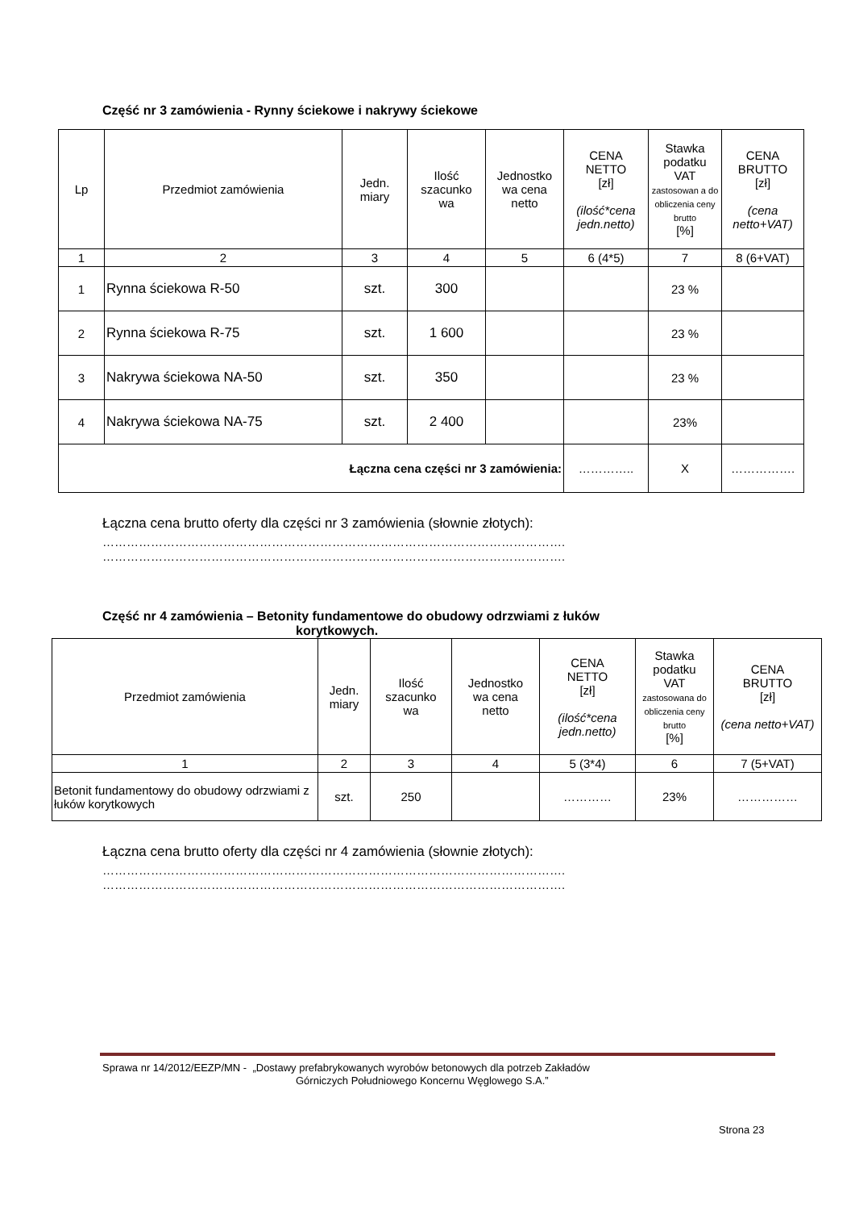Część nr 3 zamówienia - Rynny ściekowe i nakrywy ściekowe
| Lp | Przedmiot zamówienia | Jedn. miary | Ilość szacunko wa | Jednostko wa cena netto | CENA NETTO [zł] (ilość*cena jedn.netto) | Stawka podatku VAT zastosowan a do obliczenia ceny brutto [%] | CENA BRUTTO [zł] (cena netto+VAT) |
| --- | --- | --- | --- | --- | --- | --- | --- |
| 1 | 2 | 3 | 4 | 5 | 6 (4*5) | 7 | 8 (6+VAT) |
| 1 | Rynna ściekowa R-50 | szt. | 300 | | | 23 % | |
| 2 | Rynna ściekowa R-75 | szt. | 1 600 | | | 23 % | |
| 3 | Nakrywa ściekowa NA-50 | szt. | 350 | | | 23 % | |
| 4 | Nakrywa ściekowa NA-75 | szt. | 2 400 | | | 23% | |
| Łączna cena części nr 3 zamówienia: | | | | | ………….. | X | ……………. |
Łączna cena brutto oferty dla części nr 3 zamówienia (słownie złotych):
…………………………………………………………………………………………………….
…………………………………………………………………………………………………….
Część nr 4 zamówienia – Betonity fundamentowe do obudowy odrzwiami z łuków
korytkowych.
| Przedmiot zamówienia | Jedn. miary | Ilość szacunko wa | Jednostko wa cena netto | CENA NETTO [zł] (ilość*cena jedn.netto) | Stawka podatku VAT zastosowana do obliczenia ceny brutto [%] | CENA BRUTTO [zł] (cena netto+VAT) |
| --- | --- | --- | --- | --- | --- | --- |
| 1 | 2 | 3 | 4 | 5 (3*4) | 6 | 7 (5+VAT) |
| Betonit fundamentowy do obudowy odrzwiami z łuków korytkowych | szt. | 250 | | ………… | 23% | …………… |
Łączna cena brutto oferty dla części nr 4 zamówienia (słownie złotych):
…………………………………………………………………………………………………….
…………………………………………………………………………………………………….
Sprawa nr 14/2012/EEZP/MN - „Dostawy prefabrykowanych wyrobów betonowych dla potrzeb Zakładów
Górniczych Południowego Koncernu Węglowego S.A.”
Strona 23